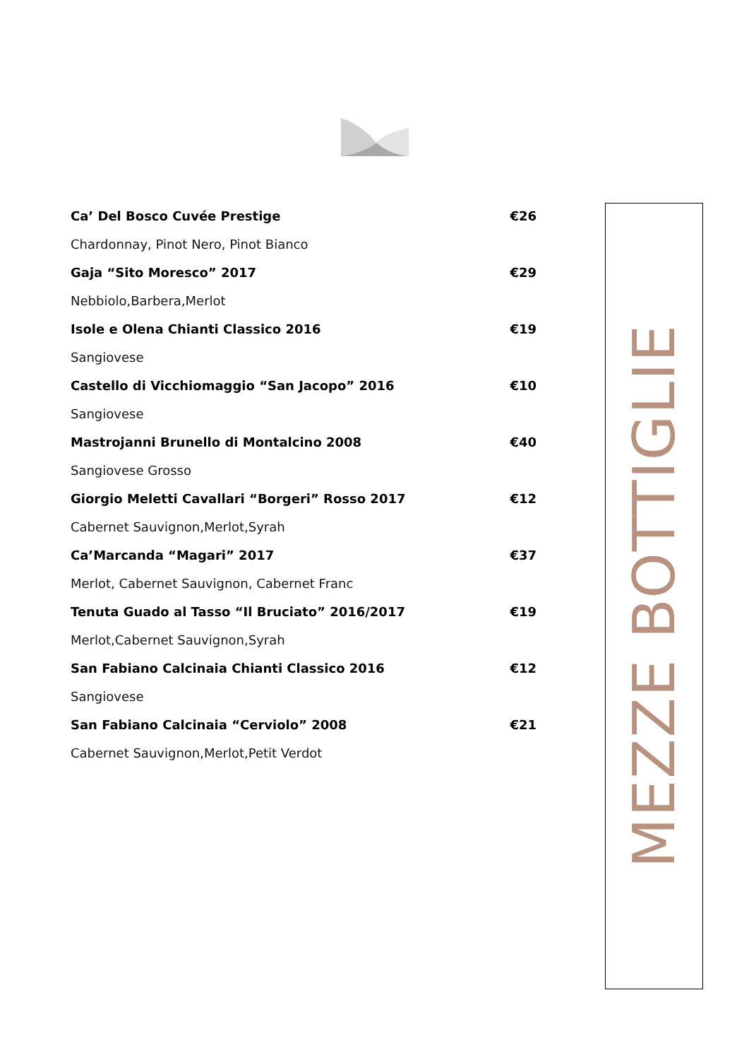| Ca’ Del Bosco Cuvée Prestige | €26 |
| Chardonnay, Pinot Nero, Pinot Bianco | |
| Gaja “Sito Moresco” 2017 | €29 |
| Nebbiolo,Barbera,Merlot | |
| Isole e Olena Chianti Classico 2016 | €19 |
| Sangiovese | |
| Castello di Vicchiomaggio “San Jacopo” 2016 | €10 |
| Sangiovese | |
| Mastrojanni Brunello di Montalcino 2008 | €40 |
| Sangiovese Grosso | |
| Giorgio Meletti Cavallari “Borgeri” Rosso 2017 | €12 |
| Cabernet Sauvignon,Merlot,Syrah | |
| Ca’Marcanda “Magari” 2017 | €37 |
| Merlot, Cabernet Sauvignon, Cabernet Franc | |
| Tenuta Guado al Tasso “Il Bruciato” 2016/2017 | €19 |
| Merlot,Cabernet Sauvignon,Syrah | |
| San Fabiano Calcinaia Chianti Classico 2016 | €12 |
| Sangiovese | |
| San Fabiano Calcinaia “Cerviolo” 2008 | €21 |
| Cabernet Sauvignon,Merlot,Petit Verdot | |
MEZZE BOTTIGLIE